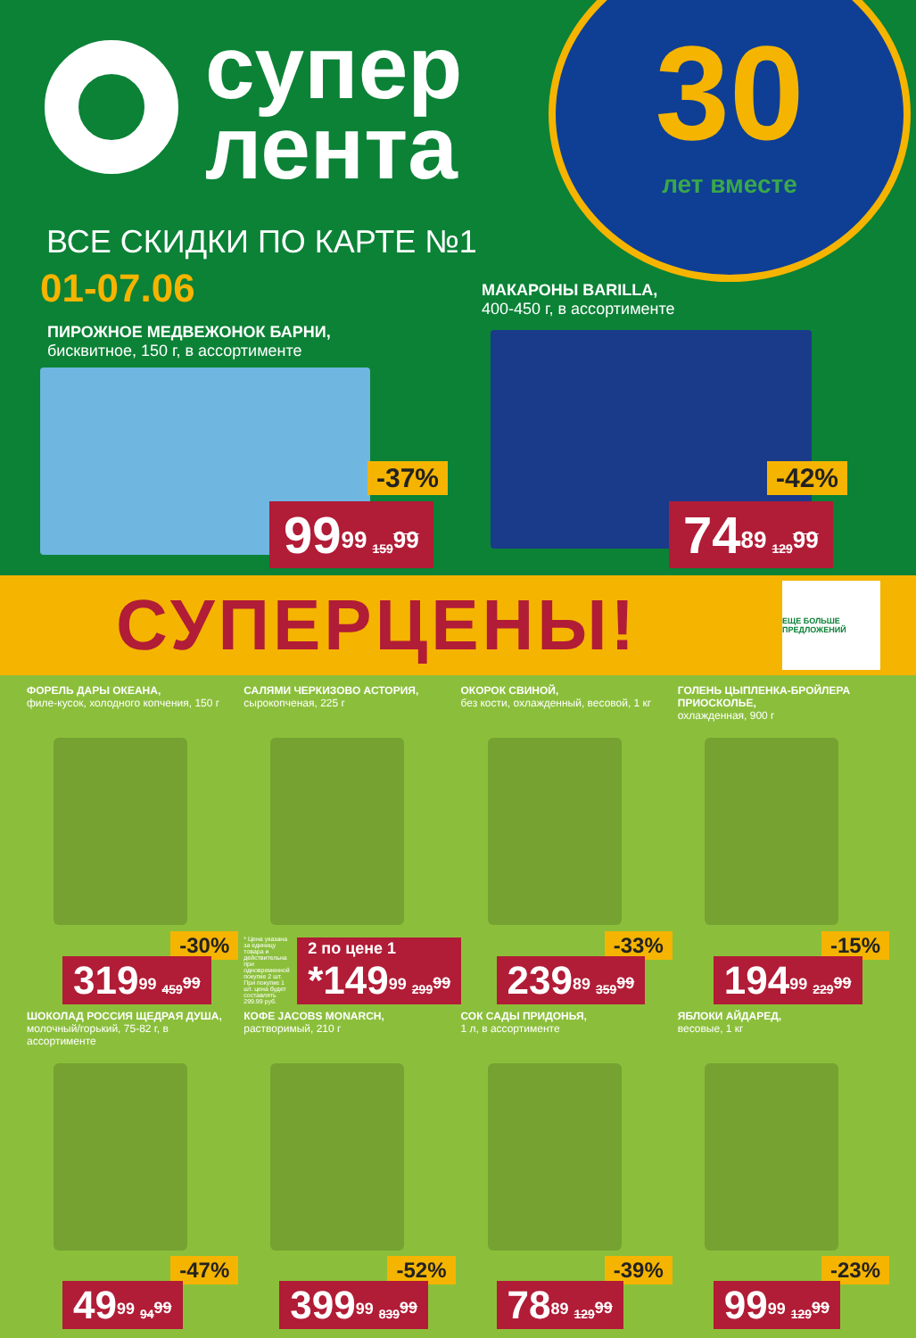супер
лента
30
лет вместе
ВСЕ СКИДКИ ПО КАРТЕ №1
01-07.06
ПИРОЖНОЕ МЕДВЕЖОНОК БАРНИ,
бисквитное, 150 г, в ассортименте
МАКАРОНЫ BARILLA,
400-450 г, в ассортименте
-37%
99<sup>99</sup> 159<sup>99</sup>
-42%
74<sup>89</sup> 129<sup>99</sup>
СУПЕРЦЕНЫ!
ЕЩЕ БОЛЬШЕ ПРЕДЛОЖЕНИЙ
ФОРЕЛЬ ДАРЫ ОКЕАНА,
филе-кусок, холодного копчения, 150 г
-30%
319<sup>99</sup> 459<sup>99</sup>
САЛЯМИ ЧЕРКИЗОВО АСТОРИЯ,
сырокопченая, 225 г
2 по цене 1
*149<sup>99</sup> 299<sup>99</sup>
* Цена указана за единицу товара и действительна при одновременной покупке 2 шт. При покупке 1 шт. цена будет составлять 299.99 руб.
ОКОРОК СВИНОЙ,
без кости, охлажденный, весовой, 1 кг
-33%
239<sup>89</sup> 359<sup>99</sup>
ГОЛЕНЬ ЦЫПЛЕНКА-БРОЙЛЕРА ПРИОСКОЛЬЕ,
охлажденная, 900 г
-15%
194<sup>99</sup> 229<sup>99</sup>
ШОКОЛАД РОССИЯ ЩЕДРАЯ ДУША,
молочный/горький, 75-82 г, в ассортименте
-47%
49<sup>99</sup> 94<sup>99</sup>
КОФЕ JACOBS MONARCH,
растворимый, 210 г
-52%
399<sup>99</sup> 839<sup>99</sup>
СОК САДЫ ПРИДОНЬЯ,
1 л, в ассортименте
-39%
78<sup>89</sup> 129<sup>99</sup>
ЯБЛОКИ АЙДАРЕД,
весовые, 1 кг
-23%
99<sup>99</sup> 129<sup>99</sup>